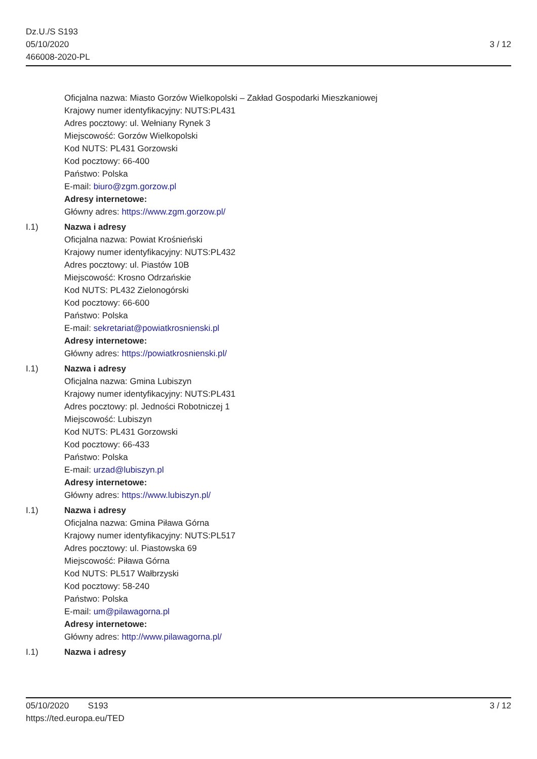Dz.U./S S193
05/10/2020
466008-2020-PL
3 / 12
Oficjalna nazwa: Miasto Gorzów Wielkopolski – Zakład Gospodarki Mieszkaniowej
Krajowy numer identyfikacyjny: NUTS:PL431
Adres pocztowy: ul. Wełniany Rynek 3
Miejscowość: Gorzów Wielkopolski
Kod NUTS: PL431 Gorzowski
Kod pocztowy: 66-400
Państwo: Polska
E-mail: biuro@zgm.gorzow.pl
Adresy internetowe:
Główny adres: https://www.zgm.gorzow.pl/
I.1) Nazwa i adresy
Oficjalna nazwa: Powiat Krośnieński
Krajowy numer identyfikacyjny: NUTS:PL432
Adres pocztowy: ul. Piastów 10B
Miejscowość: Krosno Odrzańskie
Kod NUTS: PL432 Zielonogórski
Kod pocztowy: 66-600
Państwo: Polska
E-mail: sekretariat@powiatkrosnienski.pl
Adresy internetowe:
Główny adres: https://powiatkrosnienski.pl/
I.1) Nazwa i adresy
Oficjalna nazwa: Gmina Lubiszyn
Krajowy numer identyfikacyjny: NUTS:PL431
Adres pocztowy: pl. Jedności Robotniczej 1
Miejscowość: Lubiszyn
Kod NUTS: PL431 Gorzowski
Kod pocztowy: 66-433
Państwo: Polska
E-mail: urzad@lubiszyn.pl
Adresy internetowe:
Główny adres: https://www.lubiszyn.pl/
I.1) Nazwa i adresy
Oficjalna nazwa: Gmina Piława Górna
Krajowy numer identyfikacyjny: NUTS:PL517
Adres pocztowy: ul. Piastowska 69
Miejscowość: Piława Górna
Kod NUTS: PL517 Wałbrzyski
Kod pocztowy: 58-240
Państwo: Polska
E-mail: um@pilawagorna.pl
Adresy internetowe:
Główny adres: http://www.pilawagorna.pl/
I.1) Nazwa i adresy
05/10/2020 S193 3 / 12
https://ted.europa.eu/TED